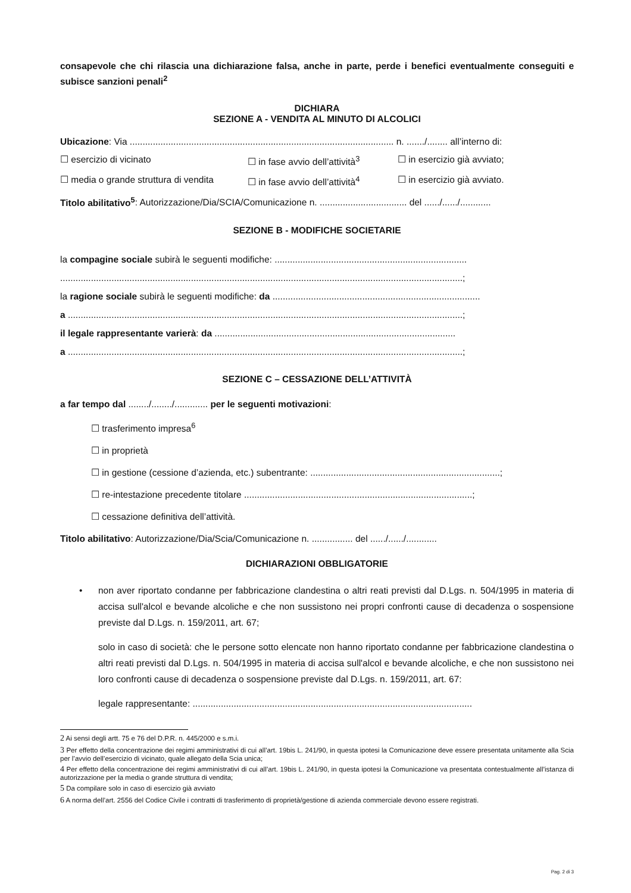consapevole che chi rilascia una dichiarazione falsa, anche in parte, perde i benefici eventualmente conseguiti e subisce sanzioni penali<sup>2</sup>
DICHIARA
SEZIONE A - VENDITA AL MINUTO DI ALCOLICI
Ubicazione: Via ....................................................................................................... n. ......./........ all’interno di:
☐ esercizio di vicinato ☐ in fase avvio dell’attività<sup>3</sup> ☐ in esercizio già avviato;
☐ media o grande struttura di vendita ☐ in fase avvio dell’attività<sup>4</sup> ☐ in esercizio già avviato.
Titolo abilitativo<sup>5</sup>: Autorizzazione/Dia/SCIA/Comunicazione n. .................................. del ....../....../............
SEZIONE B - MODIFICHE SOCIETARIE
la compagine sociale subirà le seguenti modifiche: ...........................................................................
.............................................................................................................................................................;
la ragione sociale subirà le seguenti modifiche: da .................................................................................
a ..........................................................................................................................................................;
il legale rappresentante varierà: da ..............................................................................................
a ..........................................................................................................................................................;
SEZIONE C – CESSAZIONE DELL’ATTIVITÀ
a far tempo dal ......../......../............. per le seguenti motivazioni:
☐ trasferimento impresa<sup>6</sup>
☐ in proprietà
☐ in gestione (cessione d’azienda, etc.) subentrante: ..........................................................................;
☐ re-intestazione precedente titolare .........................................................................................;
☐ cessazione definitiva dell’attività.
Titolo abilitativo: Autorizzazione/Dia/Scia/Comunicazione n. ................ del ....../....../............
DICHIARAZIONI OBBLIGATORIE
• non aver riportato condanne per fabbricazione clandestina o altri reati previsti dal D.Lgs. n. 504/1995 in materia di accisa sull'alcol e bevande alcoliche e che non sussistono nei propri confronti cause di decadenza o sospensione previste dal D.Lgs. n. 159/2011, art. 67;
solo in caso di società: che le persone sotto elencate non hanno riportato condanne per fabbricazione clandestina o altri reati previsti dal D.Lgs. n. 504/1995 in materia di accisa sull'alcol e bevande alcoliche, e che non sussistono nei loro confronti cause di decadenza o sospensione previste dal D.Lgs. n. 159/2011, art. 67:
legale rappresentante: .............................................................................................................
2 Ai sensi degli artt. 75 e 76 del D.P.R. n. 445/2000 e s.m.i.
3 Per effetto della concentrazione dei regimi amministrativi di cui all’art. 19bis L. 241/90, in questa ipotesi la Comunicazione deve essere presentata unitamente alla Scia per l’avvio dell’esercizio di vicinato, quale allegato della Scia unica;
4 Per effetto della concentrazione dei regimi amministrativi di cui all’art. 19bis L. 241/90, in questa ipotesi la Comunicazione va presentata contestualmente all’istanza di autorizzazione per la media o grande struttura di vendita;
5 Da compilare solo in caso di esercizio già avviato
6 A norma dell’art. 2556 del Codice Civile i contratti di trasferimento di proprietà/gestione di azienda commerciale devono essere registrati.
Pag. 2 di 3